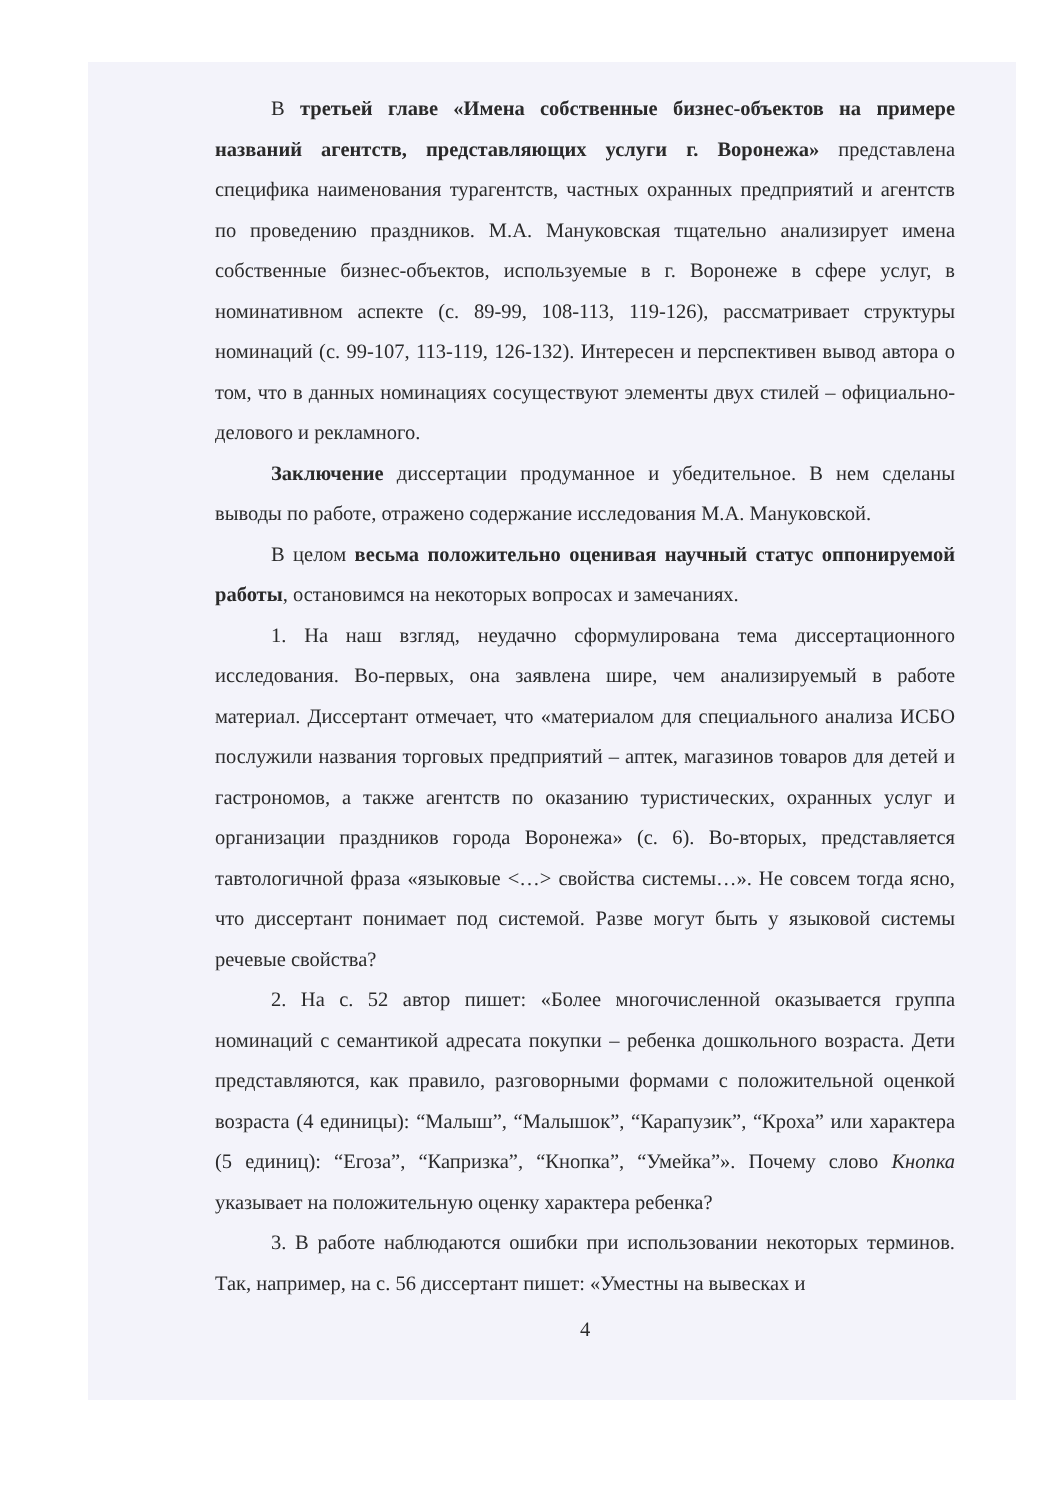В третьей главе «Имена собственные бизнес-объектов на примере названий агентств, представляющих услуги г. Воронежа» представлена специфика наименования турагентств, частных охранных предприятий и агентств по проведению праздников. М.А. Мануковская тщательно анализирует имена собственные бизнес-объектов, используемые в г. Воронеже в сфере услуг, в номинативном аспекте (с. 89-99, 108-113, 119-126), рассматривает структуры номинаций (с. 99-107, 113-119, 126-132). Интересен и перспективен вывод автора о том, что в данных номинациях сосуществуют элементы двух стилей – официально-делового и рекламного.
Заключение диссертации продуманное и убедительное. В нем сделаны выводы по работе, отражено содержание исследования М.А. Мануковской.
В целом весьма положительно оценивая научный статус оппонируемой работы, остановимся на некоторых вопросах и замечаниях.
1. На наш взгляд, неудачно сформулирована тема диссертационного исследования. Во-первых, она заявлена шире, чем анализируемый в работе материал. Диссертант отмечает, что «материалом для специального анализа ИСБО послужили названия торговых предприятий – аптек, магазинов товаров для детей и гастрономов, а также агентств по оказанию туристических, охранных услуг и организации праздников города Воронежа» (с. 6). Во-вторых, представляется тавтологичной фраза «языковые <…> свойства системы…». Не совсем тогда ясно, что диссертант понимает под системой. Разве могут быть у языковой системы речевые свойства?
2. На с. 52 автор пишет: «Более многочисленной оказывается группа номинаций с семантикой адресата покупки – ребенка дошкольного возраста. Дети представляются, как правило, разговорными формами с положительной оценкой возраста (4 единицы): “Малыш”, “Малышок”, “Карапузик”, “Кроха” или характера (5 единиц): “Егоза”, “Капризка”, “Кнопка”, “Умейка”». Почему слово Кнопка указывает на положительную оценку характера ребенка?
3. В работе наблюдаются ошибки при использовании некоторых терминов. Так, например, на с. 56 диссертант пишет: «Уместны на вывесках и
4